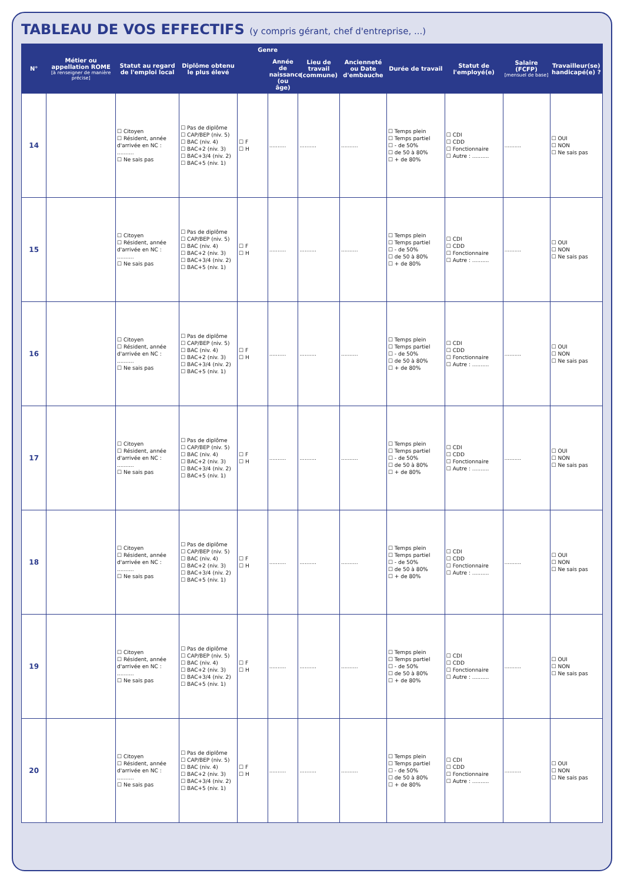TABLEAU DE VOS EFFECTIFS (y compris gérant, chef d'entreprise, ...)
| N° | Métier ou appellation ROME [à renseigner de manière précise] | Statut au regard de l'emploi local | Diplôme obtenu le plus élevé | Genre | | Lieu de travail (commune) | Ancienneté ou Date d'embauche | Durée de travail | Statut de l'employé(e) | Salaire (FCFP) [mensuel de base] | Travailleur(se) handicapé(e) ? |
| --- | --- | --- | --- | --- | --- | --- | --- | --- | --- | --- | --- |
| | | | | | Année de naissance (ou âge) | | | | | | |
| 14 | | ☐ Citoyen ☐ Résident, année d'arrivée en NC : .......... ☐ Ne sais pas | ☐ Pas de diplôme ☐ CAP/BEP (niv. 5) ☐ BAC (niv. 4) ☐ BAC+2 (niv. 3) ☐ BAC+3/4 (niv. 2) ☐ BAC+5 (niv. 1) | ☐ F ☐ H | .......... | .......... | .......... | ☐ Temps plein ☐ Temps partiel ☐ - de 50% ☐ de 50 à 80% ☐ + de 80% | ☐ CDI ☐ CDD ☐ Fonctionnaire ☐ Autre : .......... | .......... | ☐ OUI ☐ NON ☐ Ne sais pas |
| 15 | | ☐ Citoyen ☐ Résident, année d'arrivée en NC : .......... ☐ Ne sais pas | ☐ Pas de diplôme ☐ CAP/BEP (niv. 5) ☐ BAC (niv. 4) ☐ BAC+2 (niv. 3) ☐ BAC+3/4 (niv. 2) ☐ BAC+5 (niv. 1) | ☐ F ☐ H | .......... | .......... | .......... | ☐ Temps plein ☐ Temps partiel ☐ - de 50% ☐ de 50 à 80% ☐ + de 80% | ☐ CDI ☐ CDD ☐ Fonctionnaire ☐ Autre : .......... | .......... | ☐ OUI ☐ NON ☐ Ne sais pas |
| 16 | | ☐ Citoyen ☐ Résident, année d'arrivée en NC : .......... ☐ Ne sais pas | ☐ Pas de diplôme ☐ CAP/BEP (niv. 5) ☐ BAC (niv. 4) ☐ BAC+2 (niv. 3) ☐ BAC+3/4 (niv. 2) ☐ BAC+5 (niv. 1) | ☐ F ☐ H | .......... | .......... | .......... | ☐ Temps plein ☐ Temps partiel ☐ - de 50% ☐ de 50 à 80% ☐ + de 80% | ☐ CDI ☐ CDD ☐ Fonctionnaire ☐ Autre : .......... | .......... | ☐ OUI ☐ NON ☐ Ne sais pas |
| 17 | | ☐ Citoyen ☐ Résident, année d'arrivée en NC : .......... ☐ Ne sais pas | ☐ Pas de diplôme ☐ CAP/BEP (niv. 5) ☐ BAC (niv. 4) ☐ BAC+2 (niv. 3) ☐ BAC+3/4 (niv. 2) ☐ BAC+5 (niv. 1) | ☐ F ☐ H | .......... | .......... | .......... | ☐ Temps plein ☐ Temps partiel ☐ - de 50% ☐ de 50 à 80% ☐ + de 80% | ☐ CDI ☐ CDD ☐ Fonctionnaire ☐ Autre : .......... | .......... | ☐ OUI ☐ NON ☐ Ne sais pas |
| 18 | | ☐ Citoyen ☐ Résident, année d'arrivée en NC : .......... ☐ Ne sais pas | ☐ Pas de diplôme ☐ CAP/BEP (niv. 5) ☐ BAC (niv. 4) ☐ BAC+2 (niv. 3) ☐ BAC+3/4 (niv. 2) ☐ BAC+5 (niv. 1) | ☐ F ☐ H | .......... | .......... | .......... | ☐ Temps plein ☐ Temps partiel ☐ - de 50% ☐ de 50 à 80% ☐ + de 80% | ☐ CDI ☐ CDD ☐ Fonctionnaire ☐ Autre : .......... | .......... | ☐ OUI ☐ NON ☐ Ne sais pas |
| 19 | | ☐ Citoyen ☐ Résident, année d'arrivée en NC : .......... ☐ Ne sais pas | ☐ Pas de diplôme ☐ CAP/BEP (niv. 5) ☐ BAC (niv. 4) ☐ BAC+2 (niv. 3) ☐ BAC+3/4 (niv. 2) ☐ BAC+5 (niv. 1) | ☐ F ☐ H | .......... | .......... | .......... | ☐ Temps plein ☐ Temps partiel ☐ - de 50% ☐ de 50 à 80% ☐ + de 80% | ☐ CDI ☐ CDD ☐ Fonctionnaire ☐ Autre : .......... | .......... | ☐ OUI ☐ NON ☐ Ne sais pas |
| 20 | | ☐ Citoyen ☐ Résident, année d'arrivée en NC : .......... ☐ Ne sais pas | ☐ Pas de diplôme ☐ CAP/BEP (niv. 5) ☐ BAC (niv. 4) ☐ BAC+2 (niv. 3) ☐ BAC+3/4 (niv. 2) ☐ BAC+5 (niv. 1) | ☐ F ☐ H | .......... | .......... | .......... | ☐ Temps plein ☐ Temps partiel ☐ - de 50% ☐ de 50 à 80% ☐ + de 80% | ☐ CDI ☐ CDD ☐ Fonctionnaire ☐ Autre : .......... | .......... | ☐ OUI ☐ NON ☐ Ne sais pas |